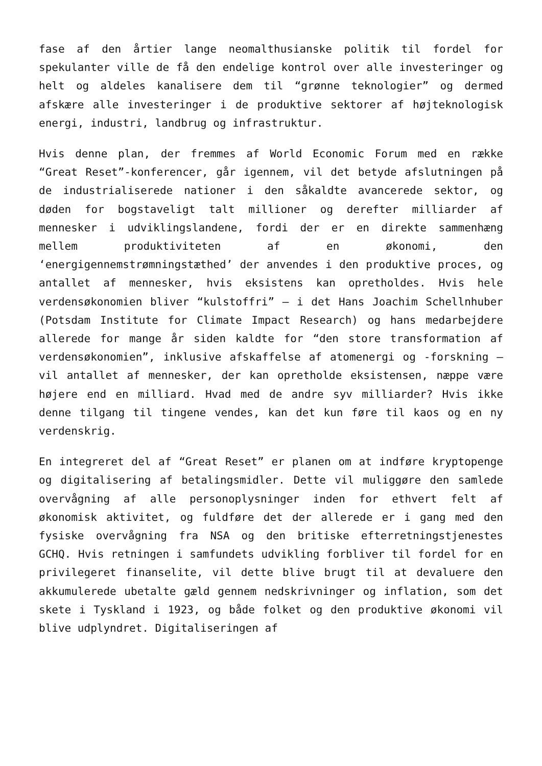fase af den årtier lange neomalthusianske politik til fordel for spekulanter ville de få den endelige kontrol over alle investeringer og helt og aldeles kanalisere dem til “grønne teknologier” og dermed afskære alle investeringer i de produktive sektorer af højteknologisk energi, industri, landbrug og infrastruktur.
Hvis denne plan, der fremmes af World Economic Forum med en række “Great Reset”-konferencer, går igennem, vil det betyde afslutningen på de industrialiserede nationer i den såkaldte avancerede sektor, og døden for bogstaveligt talt millioner og derefter milliarder af mennesker i udviklingslandene, fordi der er en direkte sammenhæng mellem produktiviteten af en økonomi, den ‘energigennemstrømningstæthed’ der anvendes i den produktive proces, og antallet af mennesker, hvis eksistens kan opretholdes. Hvis hele verdensøkonomien bliver “kulstoffri” – i det Hans Joachim Schellnhuber (Potsdam Institute for Climate Impact Research) og hans medarbejdere allerede for mange år siden kaldte for “den store transformation af verdensøkonomien”, inklusive afskaffelse af atomenergi og -forskning – vil antallet af mennesker, der kan opretholde eksistensen, næppe være højere end en milliard. Hvad med de andre syv milliarder? Hvis ikke denne tilgang til tingene vendes, kan det kun føre til kaos og en ny verdenskrig.
En integreret del af “Great Reset” er planen om at indføre kryptopenge og digitalisering af betalingsmidler. Dette vil muliggøre den samlede overvågning af alle personoplysninger inden for ethvert felt af økonomisk aktivitet, og fuldføre det der allerede er i gang med den fysiske overvågning fra NSA og den britiske efterretningstjenestes GCHQ. Hvis retningen i samfundets udvikling forbliver til fordel for en privilegeret finanselite, vil dette blive brugt til at devaluere den akkumulerede ubetalte gæld gennem nedskrivninger og inflation, som det skete i Tyskland i 1923, og både folket og den produktive økonomi vil blive udplyndret. Digitaliseringen af